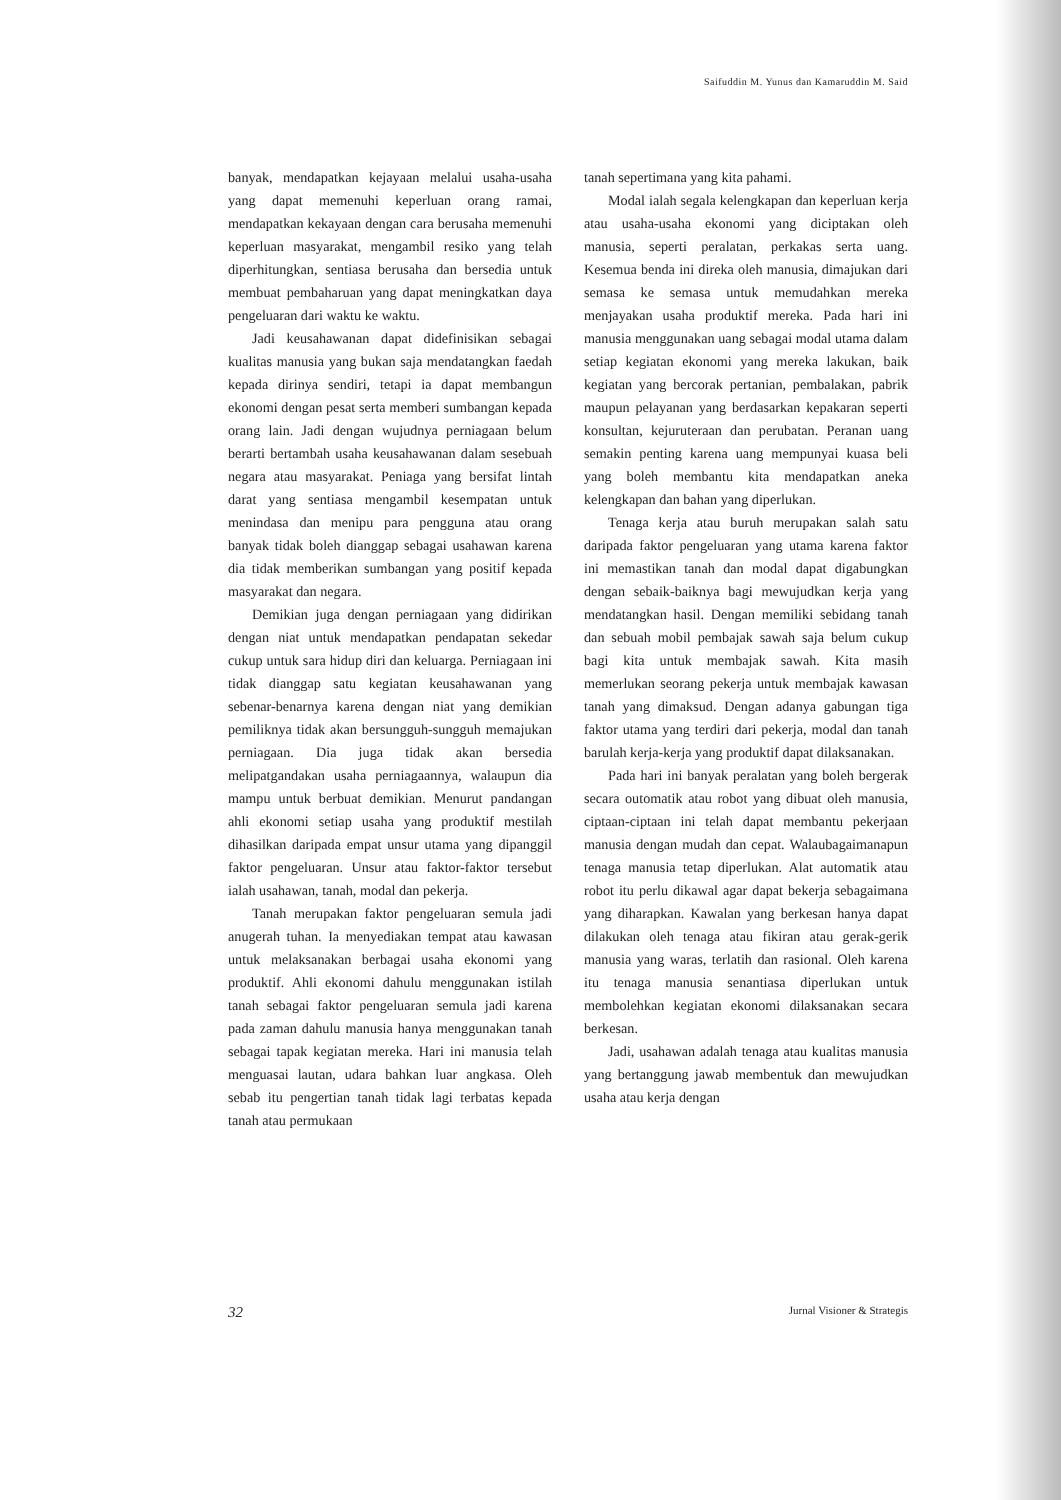Saifuddin M. Yunus dan Kamaruddin M. Said
banyak, mendapatkan kejayaan melalui usaha-usaha yang dapat memenuhi keperluan orang ramai, mendapatkan kekayaan dengan cara berusaha memenuhi keperluan masyarakat, mengambil resiko yang telah diperhitungkan, sentiasa berusaha dan bersedia untuk membuat pembaharuan yang dapat meningkatkan daya pengeluaran dari waktu ke waktu.
Jadi keusahawanan dapat didefinisikan sebagai kualitas manusia yang bukan saja mendatangkan faedah kepada dirinya sendiri, tetapi ia dapat membangun ekonomi dengan pesat serta memberi sumbangan kepada orang lain. Jadi dengan wujudnya perniagaan belum berarti bertambah usaha keusahawanan dalam sesebuah negara atau masyarakat. Peniaga yang bersifat lintah darat yang sentiasa mengambil kesempatan untuk menindasa dan menipu para pengguna atau orang banyak tidak boleh dianggap sebagai usahawan karena dia tidak memberikan sumbangan yang positif kepada masyarakat dan negara.
Demikian juga dengan perniagaan yang didirikan dengan niat untuk mendapatkan pendapatan sekedar cukup untuk sara hidup diri dan keluarga. Perniagaan ini tidak dianggap satu kegiatan keusahawanan yang sebenar-benarnya karena dengan niat yang demikian pemiliknya tidak akan bersungguh-sungguh memajukan perniagaan. Dia juga tidak akan bersedia melipatgandakan usaha perniagaannya, walaupun dia mampu untuk berbuat demikian. Menurut pandangan ahli ekonomi setiap usaha yang produktif mestilah dihasilkan daripada empat unsur utama yang dipanggil faktor pengeluaran. Unsur atau faktor-faktor tersebut ialah usahawan, tanah, modal dan pekerja.
Tanah merupakan faktor pengeluaran semula jadi anugerah tuhan. Ia menyediakan tempat atau kawasan untuk melaksanakan berbagai usaha ekonomi yang produktif. Ahli ekonomi dahulu menggunakan istilah tanah sebagai faktor pengeluaran semula jadi karena pada zaman dahulu manusia hanya menggunakan tanah sebagai tapak kegiatan mereka. Hari ini manusia telah menguasai lautan, udara bahkan luar angkasa. Oleh sebab itu pengertian tanah tidak lagi terbatas kepada tanah atau permukaan
tanah sepertimana yang kita pahami.
Modal ialah segala kelengkapan dan keperluan kerja atau usaha-usaha ekonomi yang diciptakan oleh manusia, seperti peralatan, perkakas serta uang. Kesemua benda ini direka oleh manusia, dimajukan dari semasa ke semasa untuk memudahkan mereka menjayakan usaha produktif mereka. Pada hari ini manusia menggunakan uang sebagai modal utama dalam setiap kegiatan ekonomi yang mereka lakukan, baik kegiatan yang bercorak pertanian, pembalakan, pabrik maupun pelayanan yang berdasarkan kepakaran seperti konsultan, kejuruteraan dan perubatan. Peranan uang semakin penting karena uang mempunyai kuasa beli yang boleh membantu kita mendapatkan aneka kelengkapan dan bahan yang diperlukan.
Tenaga kerja atau buruh merupakan salah satu daripada faktor pengeluaran yang utama karena faktor ini memastikan tanah dan modal dapat digabungkan dengan sebaik-baiknya bagi mewujudkan kerja yang mendatangkan hasil. Dengan memiliki sebidang tanah dan sebuah mobil pembajak sawah saja belum cukup bagi kita untuk membajak sawah. Kita masih memerlukan seorang pekerja untuk membajak kawasan tanah yang dimaksud. Dengan adanya gabungan tiga faktor utama yang terdiri dari pekerja, modal dan tanah barulah kerja-kerja yang produktif dapat dilaksanakan.
Pada hari ini banyak peralatan yang boleh bergerak secara outomatik atau robot yang dibuat oleh manusia, ciptaan-ciptaan ini telah dapat membantu pekerjaan manusia dengan mudah dan cepat. Walaubagaimanapun tenaga manusia tetap diperlukan. Alat automatik atau robot itu perlu dikawal agar dapat bekerja sebagaimana yang diharapkan. Kawalan yang berkesan hanya dapat dilakukan oleh tenaga atau fikiran atau gerak-gerik manusia yang waras, terlatih dan rasional. Oleh karena itu tenaga manusia senantiasa diperlukan untuk membolehkan kegiatan ekonomi dilaksanakan secara berkesan.
Jadi, usahawan adalah tenaga atau kualitas manusia yang bertanggung jawab membentuk dan mewujudkan usaha atau kerja dengan
32 Jurnal Visioner & Strategis